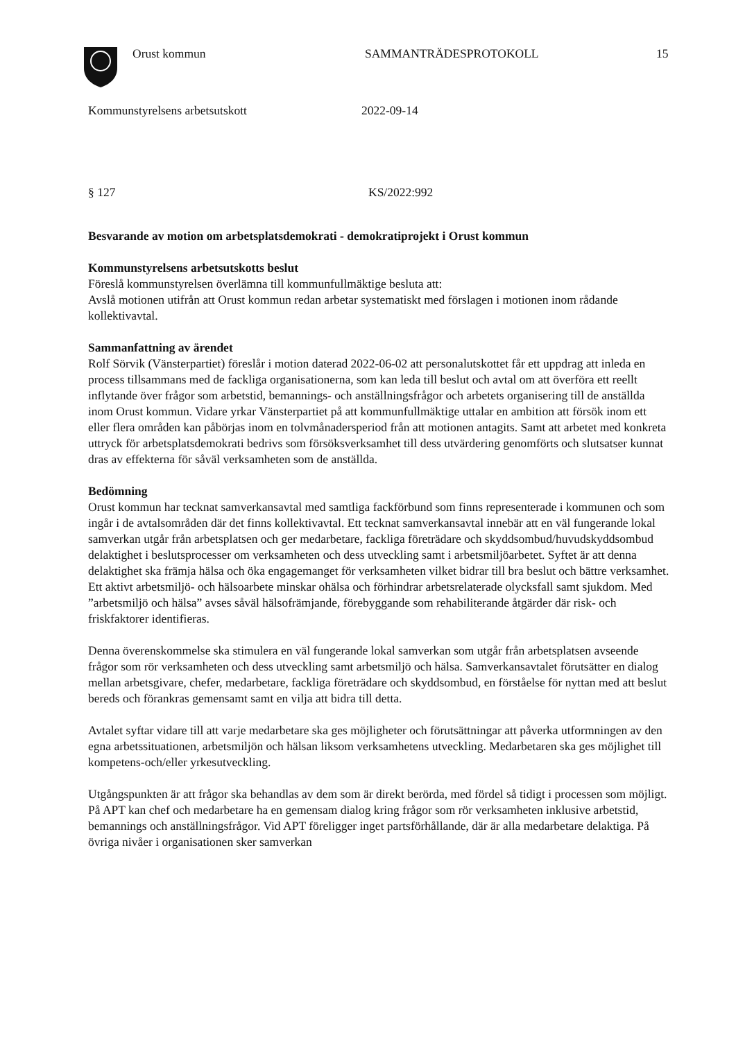Orust kommun SAMMANTRÄDESPROTOKOLL 15
Kommunstyrelsens arbetsutskott 2022-09-14
§ 127 KS/2022:992
Besvarande av motion om arbetsplatsdemokrati - demokratiprojekt i Orust kommun
Kommunstyrelsens arbetsutskotts beslut
Föreslå kommunstyrelsen överlämna till kommunfullmäktige besluta att:
Avslå motionen utifrån att Orust kommun redan arbetar systematiskt med förslagen i motionen inom rådande kollektivavtal.
Sammanfattning av ärendet
Rolf Sörvik (Vänsterpartiet) föreslår i motion daterad 2022-06-02 att personalutskottet får ett uppdrag att inleda en process tillsammans med de fackliga organisationerna, som kan leda till beslut och avtal om att överföra ett reellt inflytande över frågor som arbetstid, bemannings- och anställningsfrågor och arbetets organisering till de anställda inom Orust kommun. Vidare yrkar Vänsterpartiet på att kommunfullmäktige uttalar en ambition att försök inom ett eller flera områden kan påbörjas inom en tolvmånadersperiod från att motionen antagits. Samt att arbetet med konkreta uttryck för arbetsplatsdemokrati bedrivs som försöksverksamhet till dess utvärdering genomförts och slutsatser kunnat dras av effekterna för såväl verksamheten som de anställda.
Bedömning
Orust kommun har tecknat samverkansavtal med samtliga fackförbund som finns representerade i kommunen och som ingår i de avtalsområden där det finns kollektivavtal. Ett tecknat samverkansavtal innebär att en väl fungerande lokal samverkan utgår från arbetsplatsen och ger medarbetare, fackliga företrädare och skyddsombud/huvudskyddsombud delaktighet i beslutsprocesser om verksamheten och dess utveckling samt i arbetsmiljöarbetet. Syftet är att denna delaktighet ska främja hälsa och öka engagemanget för verksamheten vilket bidrar till bra beslut och bättre verksamhet. Ett aktivt arbetsmiljö- och hälsoarbete minskar ohälsa och förhindrar arbetsrelaterade olycksfall samt sjukdom. Med ”arbetsmiljö och hälsa” avses såväl hälsofrämjande, förebyggande som rehabiliterande åtgärder där risk- och friskfaktorer identifieras.
Denna överenskommelse ska stimulera en väl fungerande lokal samverkan som utgår från arbetsplatsen avseende frågor som rör verksamheten och dess utveckling samt arbetsmiljö och hälsa. Samverkansavtalet förutsätter en dialog mellan arbetsgivare, chefer, medarbetare, fackliga företrädare och skyddsombud, en förståelse för nyttan med att beslut bereds och förankras gemensamt samt en vilja att bidra till detta.
Avtalet syftar vidare till att varje medarbetare ska ges möjligheter och förutsättningar att påverka utformningen av den egna arbetssituationen, arbetsmiljön och hälsan liksom verksamhetens utveckling. Medarbetaren ska ges möjlighet till kompetens-och/eller yrkesutveckling.
Utgångspunkten är att frågor ska behandlas av dem som är direkt berörda, med fördel så tidigt i processen som möjligt. På APT kan chef och medarbetare ha en gemensam dialog kring frågor som rör verksamheten inklusive arbetstid, bemannings och anställningsfrågor. Vid APT föreligger inget partsförhållande, där är alla medarbetare delaktiga. På övriga nivåer i organisationen sker samverkan